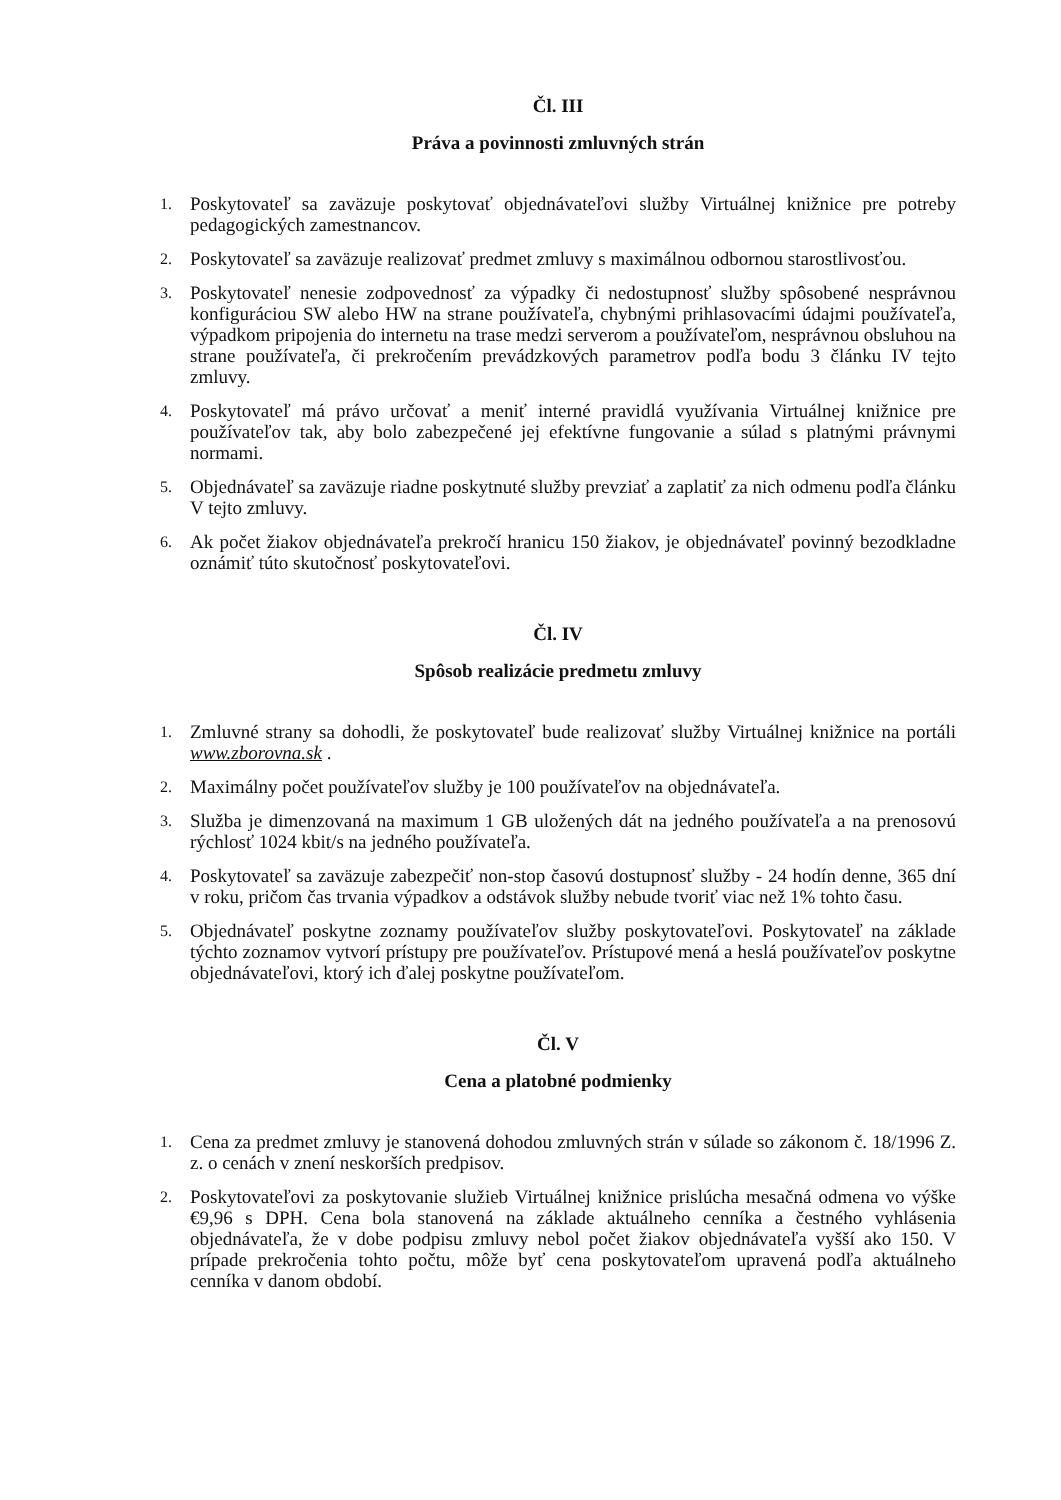Čl. III
Práva a povinnosti zmluvných strán
1. Poskytovateľ sa zaväzuje poskytovať objednávateľovi služby Virtuálnej knižnice pre potreby pedagogických zamestnancov.
2. Poskytovateľ sa zaväzuje realizovať predmet zmluvy s maximálnou odbornou starostlivosťou.
3. Poskytovateľ nenesie zodpovednosť za výpadky či nedostupnosť služby spôsobené nesprávnou konfiguráciou SW alebo HW na strane používateľa, chybnými prihlasovacími údajmi používateľa, výpadkom pripojenia do internetu na trase medzi serverom a používateľom, nesprávnou obsluhou na strane používateľa, či prekročením prevádzkových parametrov podľa bodu 3 článku IV tejto zmluvy.
4. Poskytovateľ má právo určovať a meniť interné pravidlá využívania Virtuálnej knižnice pre používateľov tak, aby bolo zabezpečené jej efektívne fungovanie a súlad s platnými právnymi normami.
5. Objednávateľ sa zaväzuje riadne poskytnuté služby prevziať a zaplatiť za nich odmenu podľa článku V tejto zmluvy.
6. Ak počet žiakov objednávateľa prekročí hranicu 150 žiakov, je objednávateľ povinný bezodkladne oznámiť túto skutočnosť poskytovateľovi.
Čl. IV
Spôsob realizácie predmetu zmluvy
1. Zmluvné strany sa dohodli, že poskytovateľ bude realizovať služby Virtuálnej knižnice na portáli www.zborovna.sk .
2. Maximálny počet používateľov služby je 100 používateľov na objednávateľa.
3. Služba je dimenzovaná na maximum 1 GB uložených dát na jedného používateľa a na prenosovú rýchlosť 1024 kbit/s na jedného používateľa.
4. Poskytovateľ sa zaväzuje zabezpečiť non-stop časovú dostupnosť služby - 24 hodín denne, 365 dní v roku, pričom čas trvania výpadkov a odstávok služby nebude tvoriť viac než 1% tohto času.
5. Objednávateľ poskytne zoznamy používateľov služby poskytovateľovi. Poskytovateľ na základe týchto zoznamov vytvorí prístupy pre používateľov. Prístupové mená a heslá používateľov poskytne objednávateľovi, ktorý ich ďalej poskytne používateľom.
Čl. V
Cena a platobné podmienky
1. Cena za predmet zmluvy je stanovená dohodou zmluvných strán v súlade so zákonom č. 18/1996 Z. z. o cenách v znení neskorších predpisov.
2. Poskytovateľovi za poskytovanie služieb Virtuálnej knižnice prislúcha mesačná odmena vo výške €9,96 s DPH. Cena bola stanovená na základe aktuálneho cenníka a čestného vyhlásenia objednávateľa, že v dobe podpisu zmluvy nebol počet žiakov objednávateľa vyšší ako 150. V prípade prekročenia tohto počtu, môže byť cena poskytovateľom upravená podľa aktuálneho cenníka v danom období.